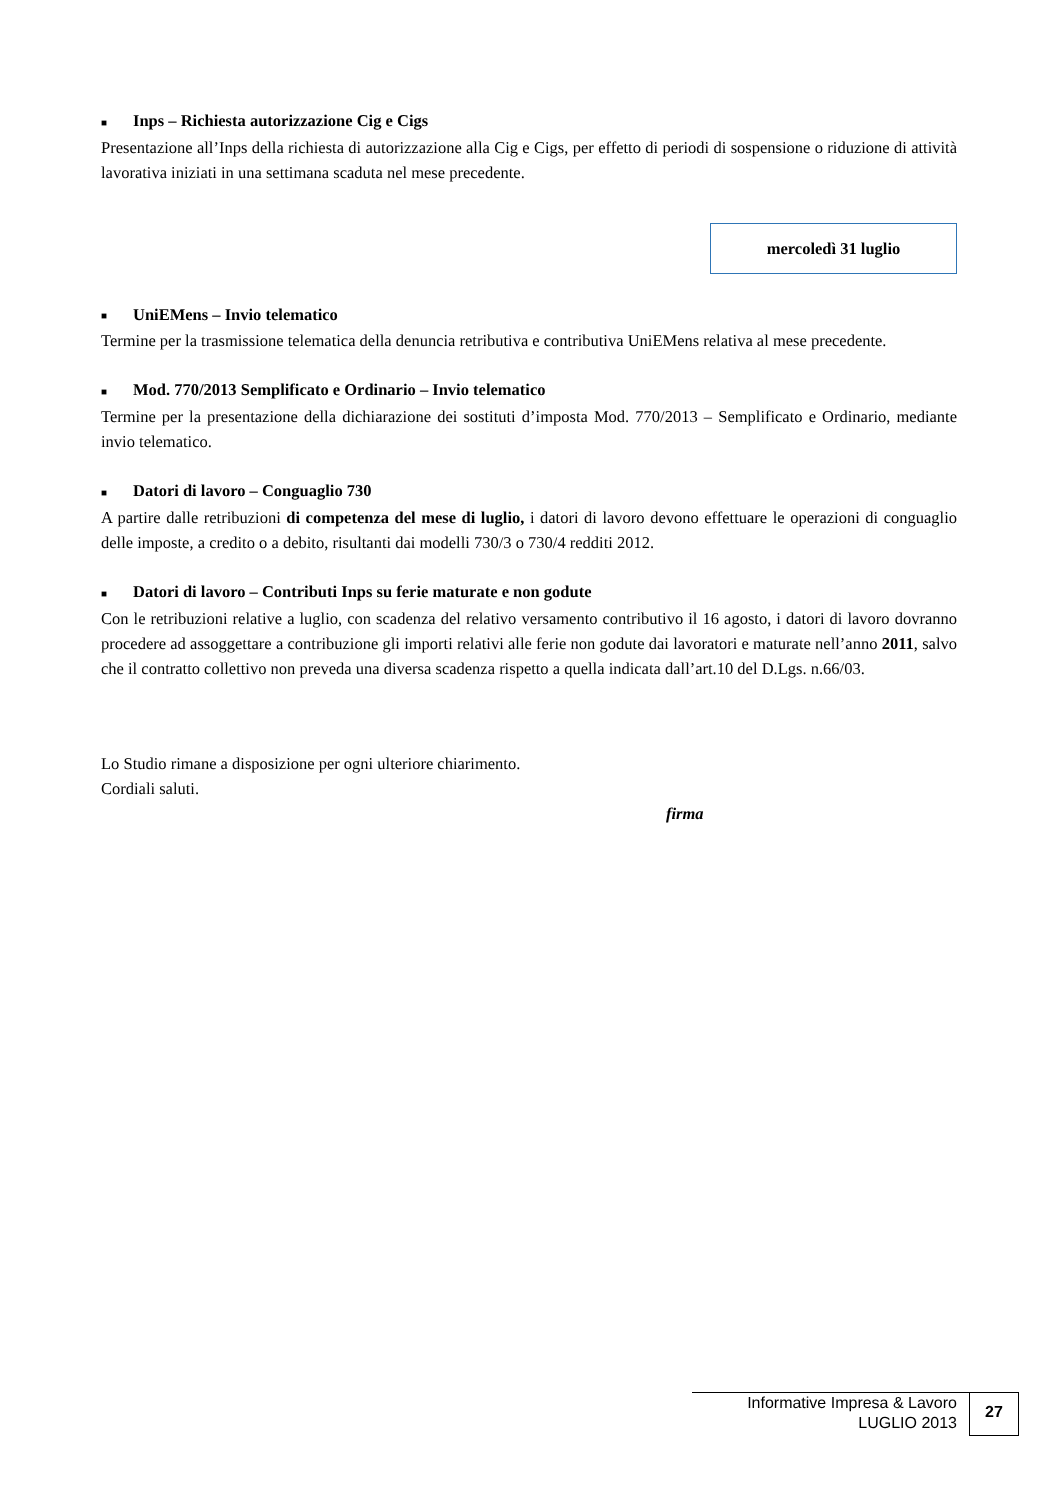■ Inps – Richiesta autorizzazione Cig e Cigs
Presentazione all’Inps della richiesta di autorizzazione alla Cig e Cigs, per effetto di periodi di sospensione o riduzione di attività lavorativa iniziati in una settimana scaduta nel mese precedente.
mercoledì 31 luglio
■ UniEMens – Invio telematico
Termine per la trasmissione telematica della denuncia retributiva e contributiva UniEMens relativa al mese precedente.
■ Mod. 770/2013 Semplificato e Ordinario – Invio telematico
Termine per la presentazione della dichiarazione dei sostituti d’imposta Mod. 770/2013 – Semplificato e Ordinario, mediante invio telematico.
■ Datori di lavoro – Conguaglio 730
A partire dalle retribuzioni di competenza del mese di luglio, i datori di lavoro devono effettuare le operazioni di conguaglio delle imposte, a credito o a debito, risultanti dai modelli 730/3 o 730/4 redditi 2012.
■ Datori di lavoro – Contributi Inps su ferie maturate e non godute
Con le retribuzioni relative a luglio, con scadenza del relativo versamento contributivo il 16 agosto, i datori di lavoro dovranno procedere ad assoggettare a contribuzione gli importi relativi alle ferie non godute dai lavoratori e maturate nell’anno 2011, salvo che il contratto collettivo non preveda una diversa scadenza rispetto a quella indicata dall’art.10 del D.Lgs. n.66/03.
Lo Studio rimane a disposizione per ogni ulteriore chiarimento.
Cordiali saluti.
firma
Informative Impresa & Lavoro
LUGLIO 2013
27